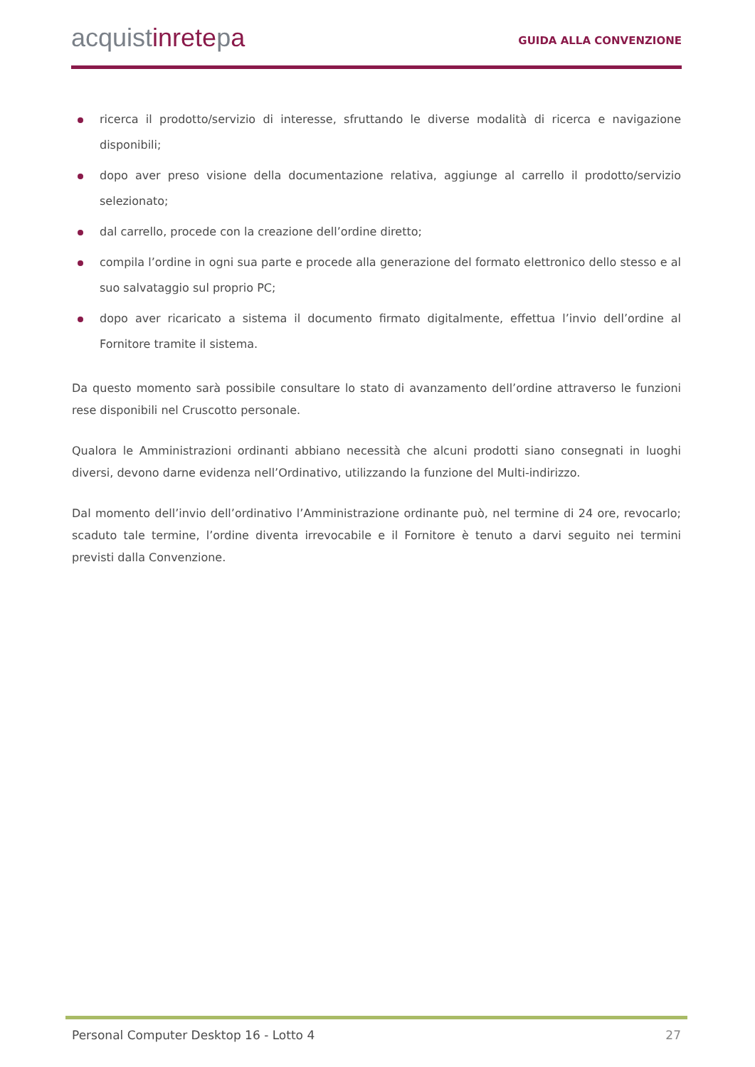acquistinretepa
GUIDA ALLA CONVENZIONE
ricerca il prodotto/servizio di interesse, sfruttando le diverse modalità di ricerca e navigazione disponibili;
dopo aver preso visione della documentazione relativa, aggiunge al carrello il prodotto/servizio selezionato;
dal carrello, procede con la creazione dell’ordine diretto;
compila l’ordine in ogni sua parte e procede alla generazione del formato elettronico dello stesso e al suo salvataggio sul proprio PC;
dopo aver ricaricato a sistema il documento firmato digitalmente, effettua l’invio dell’ordine al Fornitore tramite il sistema.
Da questo momento sarà possibile consultare lo stato di avanzamento dell’ordine attraverso le funzioni rese disponibili nel Cruscotto personale.
Qualora le Amministrazioni ordinanti abbiano necessità che alcuni prodotti siano consegnati in luoghi diversi, devono darne evidenza nell’Ordinativo, utilizzando la funzione del Multi-indirizzo.
Dal momento dell’invio dell’ordinativo l’Amministrazione ordinante può, nel termine di 24 ore, revocarlo; scaduto tale termine, l’ordine diventa irrevocabile e il Fornitore è tenuto a darvi seguito nei termini previsti dalla Convenzione.
Personal Computer Desktop 16 - Lotto 4 27